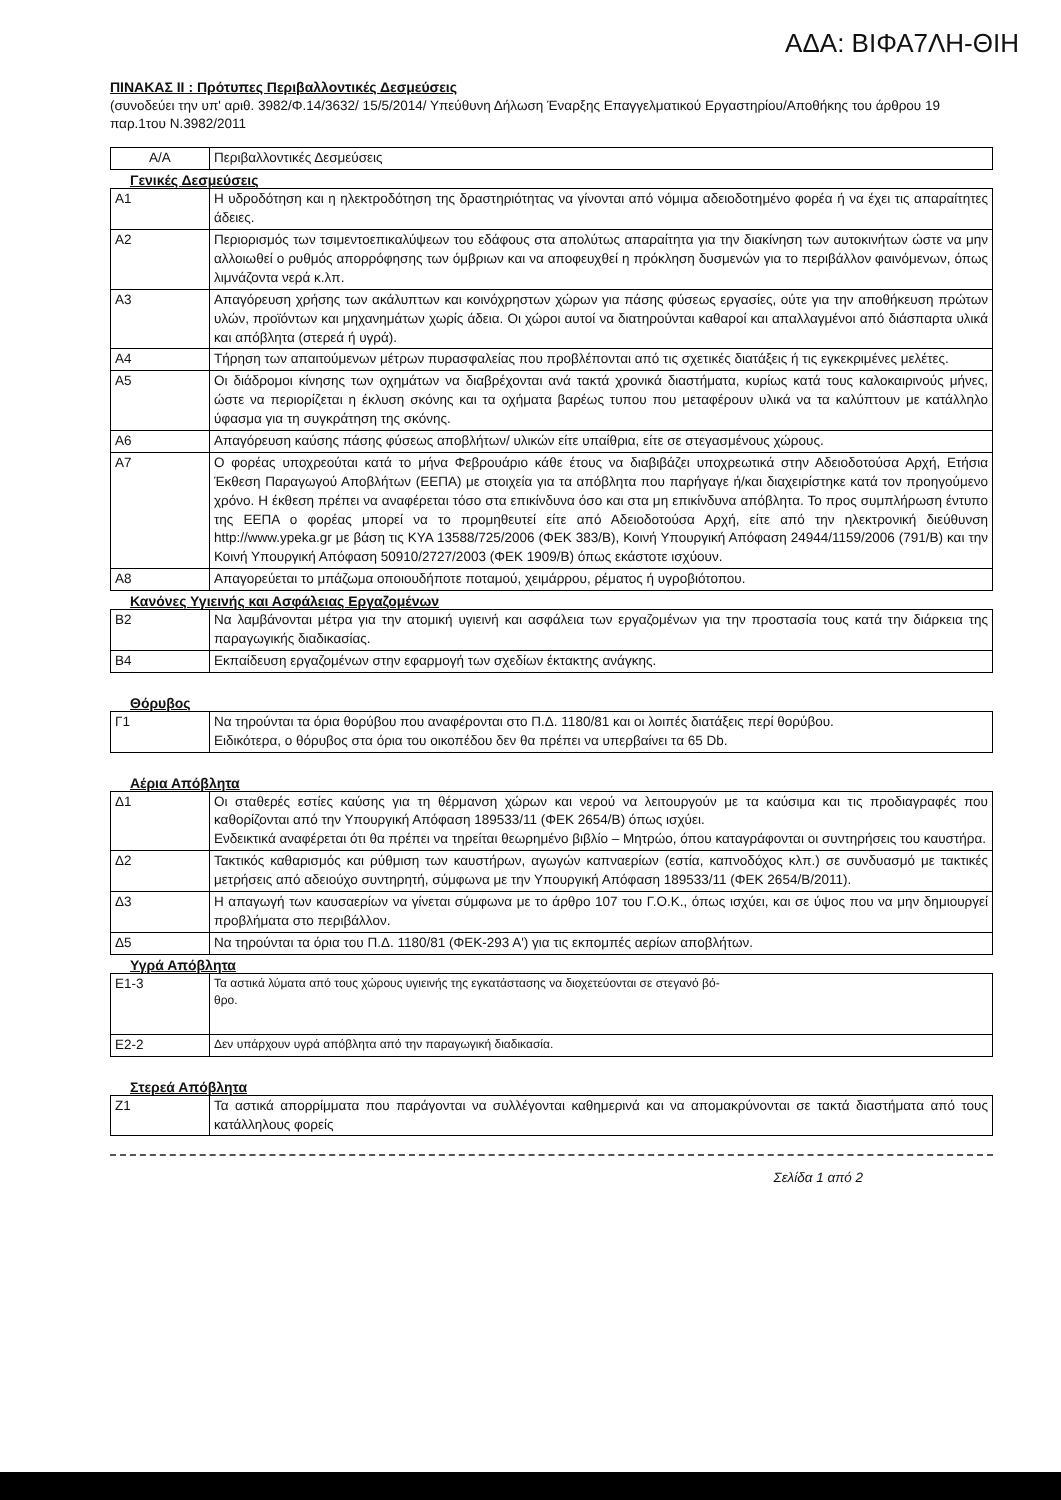ΑΔΑ: ΒΙΦΑ7ΛΗ-ΘΙΗ
ΠΙΝΑΚΑΣ ΙΙ : Πρότυπες Περιβαλλοντικές Δεσμεύσεις
(συνοδεύει την υπ' αριθ. 3982/Φ.14/3632/ 15/5/2014/ Υπεύθυνη Δήλωση Έναρξης Επαγγελματικού Εργαστηρίου/Αποθήκης του άρθρου 19 παρ.1του Ν.3982/2011
| Α/Α | Περιβαλλοντικές Δεσμεύσεις |
Γενικές Δεσμεύσεις
| Α1 | Η υδροδότηση και η ηλεκτροδότηση της δραστηριότητας να γίνονται από νόμιμα αδειοδοτημένο φορέα ή να έχει τις απαραίτητες άδειες. |
| Α2 | Περιορισμός των τσιμεντοεπικαλύψεων του εδάφους στα απολύτως απαραίτητα για την διακίνηση των αυτοκινήτων ώστε να μην αλλοιωθεί ο ρυθμός απορρόφησης των όμβριων και να αποφευχθεί η πρόκληση δυσμενών για το περιβάλλον φαινόμενων, όπως λιμνάζοντα νερά κ.λπ. |
| Α3 | Απαγόρευση χρήσης των ακάλυπτων και κοινόχρηστων χώρων για πάσης φύσεως εργασίες, ούτε για την αποθήκευση πρώτων υλών, προϊόντων και μηχανημάτων χωρίς άδεια. Οι χώροι αυτοί να διατηρούνται καθαροί και απαλλαγμένοι από διάσπαρτα υλικά και απόβλητα (στερεά ή υγρά). |
| Α4 | Τήρηση των απαιτούμενων μέτρων πυρασφαλείας που προβλέπονται από τις σχετικές διατάξεις ή τις εγκεκριμένες μελέτες. |
| Α5 | Οι διάδρομοι κίνησης των οχημάτων να διαβρέχονται ανά τακτά χρονικά διαστήματα, κυρίως κατά τους καλοκαιρινούς μήνες, ώστε να περιορίζεται η έκλυση σκόνης και τα οχήματα βαρέως τυπου που μεταφέρουν υλικά να τα καλύπτουν με κατάλληλο ύφασμα για τη συγκράτηση της σκόνης. |
| Α6 | Απαγόρευση καύσης πάσης φύσεως αποβλήτων/ υλικών είτε υπαίθρια, είτε σε στεγασμένους χώρους. |
| Α7 | Ο φορέας υποχρεούται κατά το μήνα Φεβρουάριο κάθε έτους να διαβιβάζει υποχρεωτικά στην Αδειοδοτούσα Αρχή, Ετήσια Έκθεση Παραγωγού Αποβλήτων (ΕΕΠΑ) με στοιχεία για τα απόβλητα που παρήγαγε ή/και διαχειρίστηκε κατά τον προηγούμενο χρόνο. Η έκθεση πρέπει να αναφέρεται τόσο στα επικίνδυνα όσο και στα μη επικίνδυνα απόβλητα. Το προς συμπλήρωση έντυπο της ΕΕΠΑ ο φορέας μπορεί να το προμηθευτεί είτε από Αδειοδοτούσα Αρχή, είτε από την ηλεκτρονική διεύθυνση http://www.ypeka.gr με βάση τις ΚΥΑ 13588/725/2006 (ΦΕΚ 383/Β), Κοινή Υπουργική Απόφαση 24944/1159/2006 (791/Β) και την Κοινή Υπουργική Απόφαση 50910/2727/2003 (ΦΕΚ 1909/Β) όπως εκάστοτε ισχύουν. |
| Α8 | Απαγορεύεται το μπάζωμα οποιουδήποτε ποταμού, χειμάρρου, ρέματος ή υγροβιότοπου. |
Κανόνες Υγιεινής και Ασφάλειας Εργαζομένων
| Β2 | Να λαμβάνονται μέτρα για την ατομική υγιεινή και ασφάλεια των εργαζομένων για την προστασία τους κατά την διάρκεια της παραγωγικής διαδικασίας. |
| Β4 | Εκπαίδευση εργαζομένων στην εφαρμογή των σχεδίων έκτακτης ανάγκης. |
Θόρυβος
| Γ1 | Να τηρούνται τα όρια θορύβου που αναφέρονται στο Π.Δ. 1180/81 και οι λοιπές διατάξεις περί θορύβου. Ειδικότερα, ο θόρυβος στα όρια του οικοπέδου δεν θα πρέπει να υπερβαίνει τα 65 Db. |
Αέρια Απόβλητα
| Δ1 | Οι σταθερές εστίες καύσης για τη θέρμανση χώρων και νερού να λειτουργούν με τα καύσιμα και τις προδιαγραφές που καθορίζονται από την Υπουργική Απόφαση 189533/11 (ΦΕΚ 2654/Β) όπως ισχύει. Ενδεικτικά αναφέρεται ότι θα πρέπει να τηρείται θεωρημένο βιβλίο – Μητρώο, όπου καταγράφονται οι συντηρήσεις του καυστήρα. |
| Δ2 | Τακτικός καθαρισμός και ρύθμιση των καυστήρων, αγωγών καπναερίων (εστία, καπνοδόχος κλπ.) σε συνδυασμό με τακτικές μετρήσεις από αδειούχο συντηρητή, σύμφωνα με την Υπουργική Απόφαση 189533/11 (ΦΕΚ 2654/Β/2011). |
| Δ3 | Η απαγωγή των καυσαερίων να γίνεται σύμφωνα με το άρθρο 107 του Γ.Ο.Κ., όπως ισχύει, και σε ύψος που να μην δημιουργεί προβλήματα στο περιβάλλον. |
| Δ5 | Να τηρούνται τα όρια του Π.Δ. 1180/81 (ΦΕΚ-293 Α') για τις εκπομπές αερίων αποβλήτων. |
Υγρά Απόβλητα
| Ε1-3 | Τα αστικά λύματα από τους χώρους υγιεινής της εγκατάστασης να διοχετεύονται σε στεγανό βό- θρο. |
| Ε2-2 | Δεν υπάρχουν υγρά απόβλητα από την παραγωγική διαδικασία. |
Στερεά Απόβλητα
| Ζ1 | Τα αστικά απορρίμματα που παράγονται να συλλέγονται καθημερινά και να απομακρύνονται σε τακτά διαστήματα από τους κατάλληλους φορείς |
Σελίδα 1 από 2